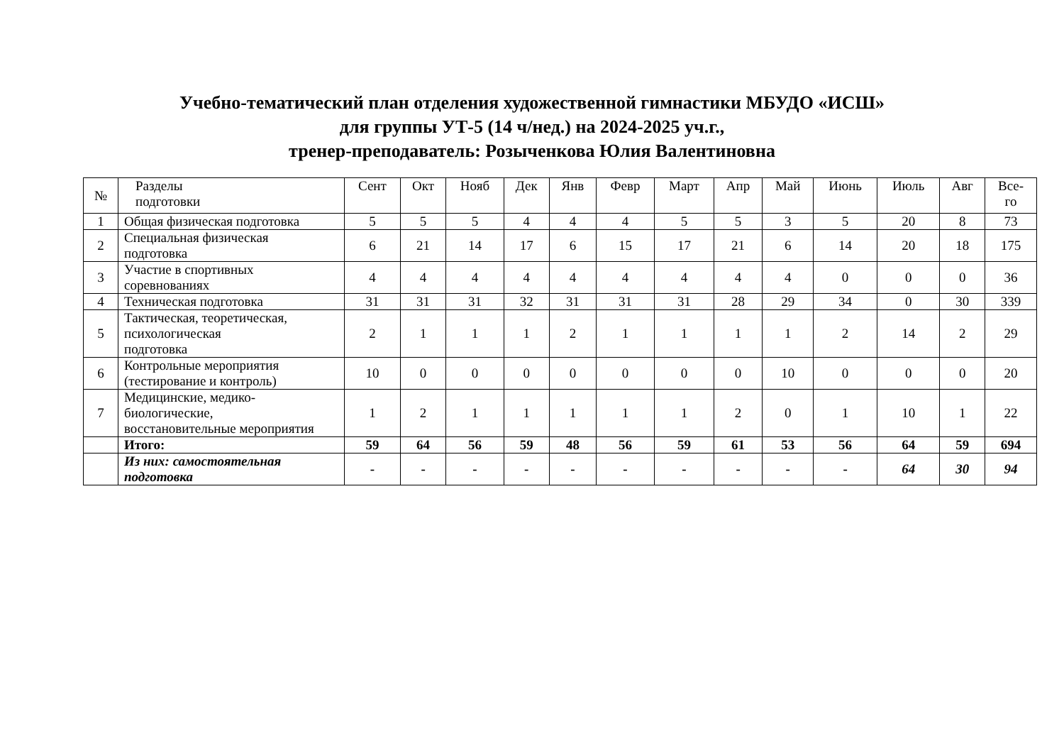Учебно-тематический план отделения художественной гимнастики МБУДО «ИСШ»
для группы УТ-5 (14 ч/нед.) на 2024-2025 уч.г.,
тренер-преподаватель: Розыченкова Юлия Валентиновна
| № | Разделы подготовки | Сент | Окт | Нояб | Дек | Янв | Февр | Март | Апр | Май | Июнь | Июль | Авг | Все- го |
| --- | --- | --- | --- | --- | --- | --- | --- | --- | --- | --- | --- | --- | --- | --- |
| 1 | Общая физическая подготовка | 5 | 5 | 5 | 4 | 4 | 4 | 5 | 5 | 3 | 5 | 20 | 8 | 73 |
| 2 | Специальная физическая подготовка | 6 | 21 | 14 | 17 | 6 | 15 | 17 | 21 | 6 | 14 | 20 | 18 | 175 |
| 3 | Участие в спортивных соревнованиях | 4 | 4 | 4 | 4 | 4 | 4 | 4 | 4 | 4 | 0 | 0 | 0 | 36 |
| 4 | Техническая подготовка | 31 | 31 | 31 | 32 | 31 | 31 | 31 | 28 | 29 | 34 | 0 | 30 | 339 |
| 5 | Тактическая, теоретическая, психологическая подготовка | 2 | 1 | 1 | 1 | 2 | 1 | 1 | 1 | 1 | 2 | 14 | 2 | 29 |
| 6 | Контрольные мероприятия (тестирование и контроль) | 10 | 0 | 0 | 0 | 0 | 0 | 0 | 0 | 10 | 0 | 0 | 0 | 20 |
| 7 | Медицинские, медико- биологические, восстановительные мероприятия | 1 | 2 | 1 | 1 | 1 | 1 | 1 | 2 | 0 | 1 | 10 | 1 | 22 |
| | Итого: | 59 | 64 | 56 | 59 | 48 | 56 | 59 | 61 | 53 | 56 | 64 | 59 | 694 |
| | Из них: самостоятельная подготовка | - | - | - | - | - | - | - | - | - | - | 64 | 30 | 94 |